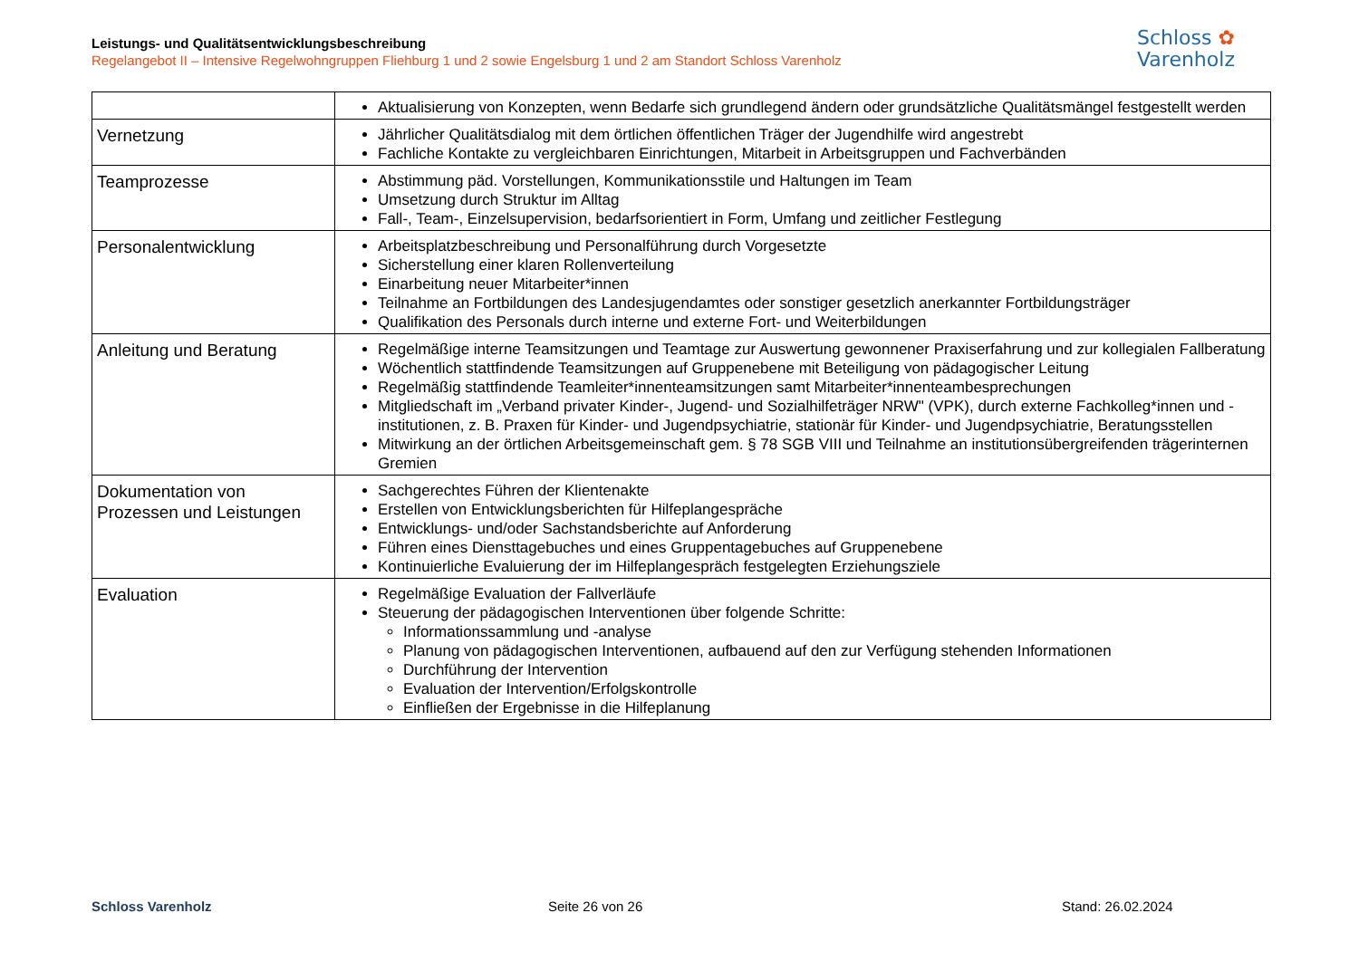Leistungs- und Qualitätsentwicklungsbeschreibung
Regelangebot II – Intensive Regelwohngruppen Fliehburg 1 und 2 sowie Engelsburg 1 und 2 am Standort Schloss Varenholz
Schloss ✿
Varenholz
| | Aktualisierung von Konzepten, wenn Bedarfe sich grundlegend ändern oder grundsätzliche Qualitätsmängel festgestellt werden |
| Vernetzung | Jährlicher Qualitätsdialog mit dem örtlichen öffentlichen Träger der Jugendhilfe wird angestrebt Fachliche Kontakte zu vergleichbaren Einrichtungen, Mitarbeit in Arbeitsgruppen und Fachverbänden |
| Teamprozesse | Abstimmung päd. Vorstellungen, Kommunikationsstile und Haltungen im Team Umsetzung durch Struktur im Alltag Fall-, Team-, Einzelsupervision, bedarfsorientiert in Form, Umfang und zeitlicher Festlegung |
| Personalentwicklung | Arbeitsplatzbeschreibung und Personalführung durch Vorgesetzte Sicherstellung einer klaren Rollenverteilung Einarbeitung neuer Mitarbeiter*innen Teilnahme an Fortbildungen des Landesjugendamtes oder sonstiger gesetzlich anerkannter Fortbildungsträger Qualifikation des Personals durch interne und externe Fort- und Weiterbildungen |
| Anleitung und Beratung | Regelmäßige interne Teamsitzungen und Teamtage zur Auswertung gewonnener Praxiserfahrung und zur kollegialen Fallberatung Wöchentlich stattfindende Teamsitzungen auf Gruppenebene mit Beteiligung von pädagogischer Leitung Regelmäßig stattfindende Teamleiter*innenteamsitzungen samt Mitarbeiter*innenteambesprechungen Mitgliedschaft im „Verband privater Kinder-, Jugend- und Sozialhilfeträger NRW" (VPK), durch externe Fachkolleg*innen und -institutionen, z. B. Praxen für Kinder- und Jugendpsychiatrie, stationär für Kinder- und Jugendpsychiatrie, Beratungsstellen Mitwirkung an der örtlichen Arbeitsgemeinschaft gem. § 78 SGB VIII und Teilnahme an institutionsübergreifenden trägerinternen Gremien |
| Dokumentation von Prozessen und Leistungen | Sachgerechtes Führen der Klientenakte Erstellen von Entwicklungsberichten für Hilfeplangespräche Entwicklungs- und/oder Sachstandsberichte auf Anforderung Führen eines Diensttagebuches und eines Gruppentagebuches auf Gruppenebene Kontinuierliche Evaluierung der im Hilfeplangespräch festgelegten Erziehungsziele |
| Evaluation | Regelmäßige Evaluation der Fallverläufe Steuerung der pädagogischen Interventionen über folgende Schritte: Informationssammlung und -analyse Planung von pädagogischen Interventionen, aufbauend auf den zur Verfügung stehenden Informationen Durchführung der Intervention Evaluation der Intervention/Erfolgskontrolle Einfließen der Ergebnisse in die Hilfeplanung |
Schloss Varenholz Seite 26 von 26 Stand: 26.02.2024